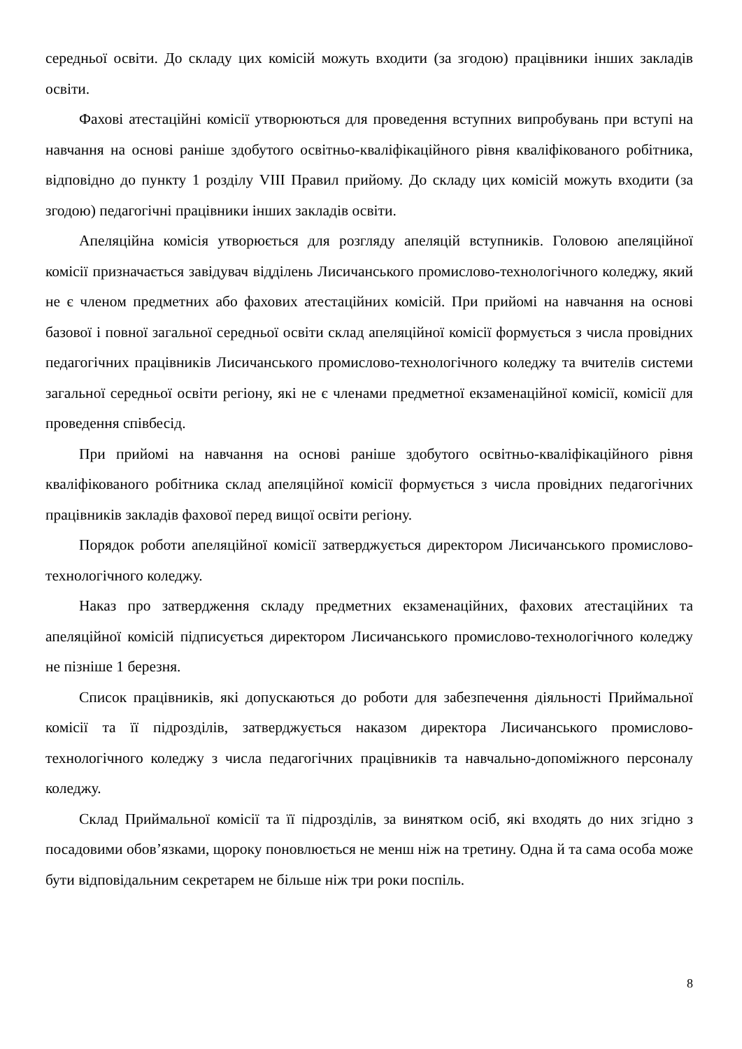середньої освіти. До складу цих комісій можуть входити (за згодою) працівники інших закладів освіти.
Фахові атестаційні комісії утворюються для проведення вступних випробувань при вступі на навчання на основі раніше здобутого освітньо-кваліфікаційного рівня кваліфікованого робітника, відповідно до пункту 1 розділу VIII Правил прийому. До складу цих комісій можуть входити (за згодою) педагогічні працівники інших закладів освіти.
Апеляційна комісія утворюється для розгляду апеляцій вступників. Головою апеляційної комісії призначається завідувач відділень Лисичанського промислово-технологічного коледжу, який не є членом предметних або фахових атестаційних комісій. При прийомі на навчання на основі базової і повної загальної середньої освіти склад апеляційної комісії формується з числа провідних педагогічних працівників Лисичанського промислово-технологічного коледжу та вчителів системи загальної середньої освіти регіону, які не є членами предметної екзаменаційної комісії, комісії для проведення співбесід.
При прийомі на навчання на основі раніше здобутого освітньо-кваліфікаційного рівня кваліфікованого робітника склад апеляційної комісії формується з числа провідних педагогічних працівників закладів фахової перед вищої освіти регіону.
Порядок роботи апеляційної комісії затверджується директором Лисичанського промислово-технологічного коледжу.
Наказ про затвердження складу предметних екзаменаційних, фахових атестаційних та апеляційної комісій підписується директором Лисичанського промислово-технологічного коледжу не пізніше 1 березня.
Список працівників, які допускаються до роботи для забезпечення діяльності Приймальної комісії та її підрозділів, затверджується наказом директора Лисичанського промислово-технологічного коледжу з числа педагогічних працівників та навчально-допоміжного персоналу коледжу.
Склад Приймальної комісії та її підрозділів, за винятком осіб, які входять до них згідно з посадовими обов’язками, щороку поновлюється не менш ніж на третину. Одна й та сама особа може бути відповідальним секретарем не більше ніж три роки поспіль.
8